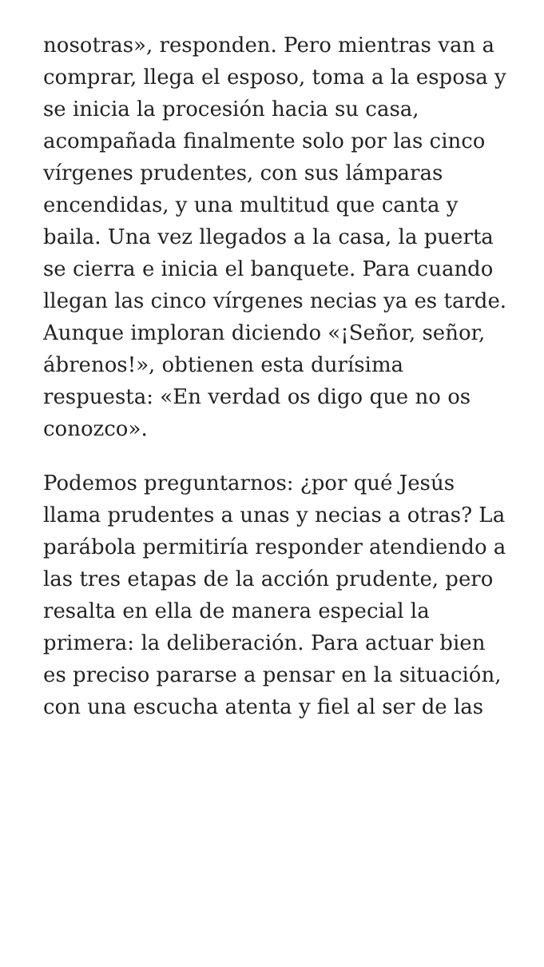nosotras», responden. Pero mientras van a comprar, llega el esposo, toma a la esposa y se inicia la procesión hacia su casa, acompañada finalmente solo por las cinco vírgenes prudentes, con sus lámparas encendidas, y una multitud que canta y baila. Una vez llegados a la casa, la puerta se cierra e inicia el banquete. Para cuando llegan las cinco vírgenes necias ya es tarde. Aunque imploran diciendo «¡Señor, señor, ábrenos!», obtienen esta durísima respuesta: «En verdad os digo que no os conozco».
Podemos preguntarnos: ¿por qué Jesús llama prudentes a unas y necias a otras? La parábola permitiría responder atendiendo a las tres etapas de la acción prudente, pero resalta en ella de manera especial la primera: la deliberación. Para actuar bien es preciso pararse a pensar en la situación, con una escucha atenta y fiel al ser de las